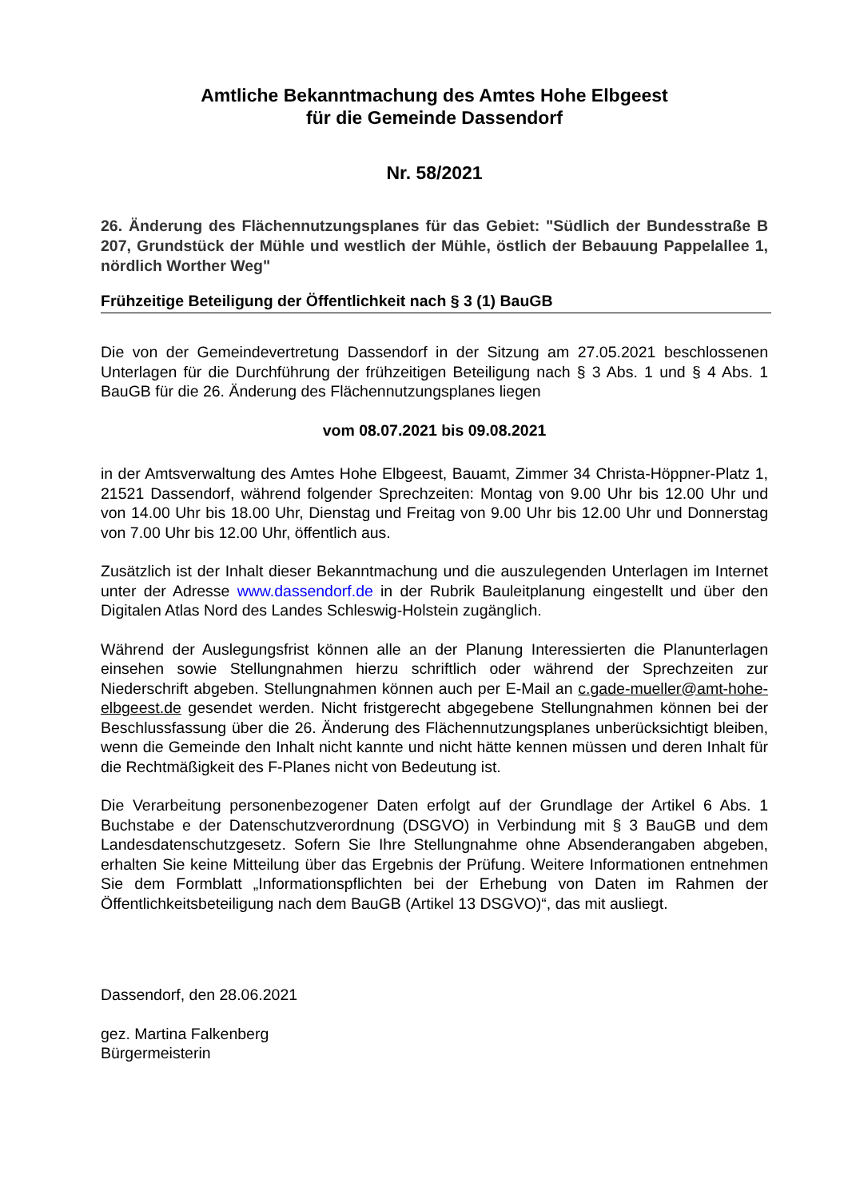Amtliche Bekanntmachung des Amtes Hohe Elbgeest
für die Gemeinde Dassendorf
Nr. 58/2021
26. Änderung des Flächennutzungsplanes für das Gebiet: "Südlich der Bundesstraße B 207, Grundstück der Mühle und westlich der Mühle, östlich der Bebauung Pappelallee 1, nördlich Worther Weg"
Frühzeitige Beteiligung der Öffentlichkeit nach § 3 (1) BauGB
Die von der Gemeindevertretung Dassendorf in der Sitzung am 27.05.2021 beschlossenen Unterlagen für die Durchführung der frühzeitigen Beteiligung nach § 3 Abs. 1 und § 4 Abs. 1 BauGB für die 26. Änderung des Flächennutzungsplanes liegen
vom 08.07.2021 bis 09.08.2021
in der Amtsverwaltung des Amtes Hohe Elbgeest, Bauamt, Zimmer 34 Christa-Höppner-Platz 1, 21521 Dassendorf, während folgender Sprechzeiten: Montag von 9.00 Uhr bis 12.00 Uhr und von 14.00 Uhr bis 18.00 Uhr, Dienstag und Freitag von 9.00 Uhr bis 12.00 Uhr und Donnerstag von 7.00 Uhr bis 12.00 Uhr, öffentlich aus.
Zusätzlich ist der Inhalt dieser Bekanntmachung und die auszulegenden Unterlagen im Internet unter der Adresse www.dassendorf.de in der Rubrik Bauleitplanung eingestellt und über den Digitalen Atlas Nord des Landes Schleswig-Holstein zugänglich.
Während der Auslegungsfrist können alle an der Planung Interessierten die Planunterlagen einsehen sowie Stellungnahmen hierzu schriftlich oder während der Sprechzeiten zur Niederschrift abgeben. Stellungnahmen können auch per E-Mail an c.gade-mueller@amt-hohe-elbgeest.de gesendet werden. Nicht fristgerecht abgegebene Stellungnahmen können bei der Beschlussfassung über die 26. Änderung des Flächennutzungsplanes unberücksichtigt bleiben, wenn die Gemeinde den Inhalt nicht kannte und nicht hätte kennen müssen und deren Inhalt für die Rechtmäßigkeit des F-Planes nicht von Bedeutung ist.
Die Verarbeitung personenbezogener Daten erfolgt auf der Grundlage der Artikel 6 Abs. 1 Buchstabe e der Datenschutzverordnung (DSGVO) in Verbindung mit § 3 BauGB und dem Landesdatenschutzgesetz. Sofern Sie Ihre Stellungnahme ohne Absenderangaben abgeben, erhalten Sie keine Mitteilung über das Ergebnis der Prüfung. Weitere Informationen entnehmen Sie dem Formblatt „Informationspflichten bei der Erhebung von Daten im Rahmen der Öffentlichkeitsbeteiligung nach dem BauGB (Artikel 13 DSGVO)“, das mit ausliegt.
Dassendorf, den 28.06.2021
gez. Martina Falkenberg
Bürgermeisterin